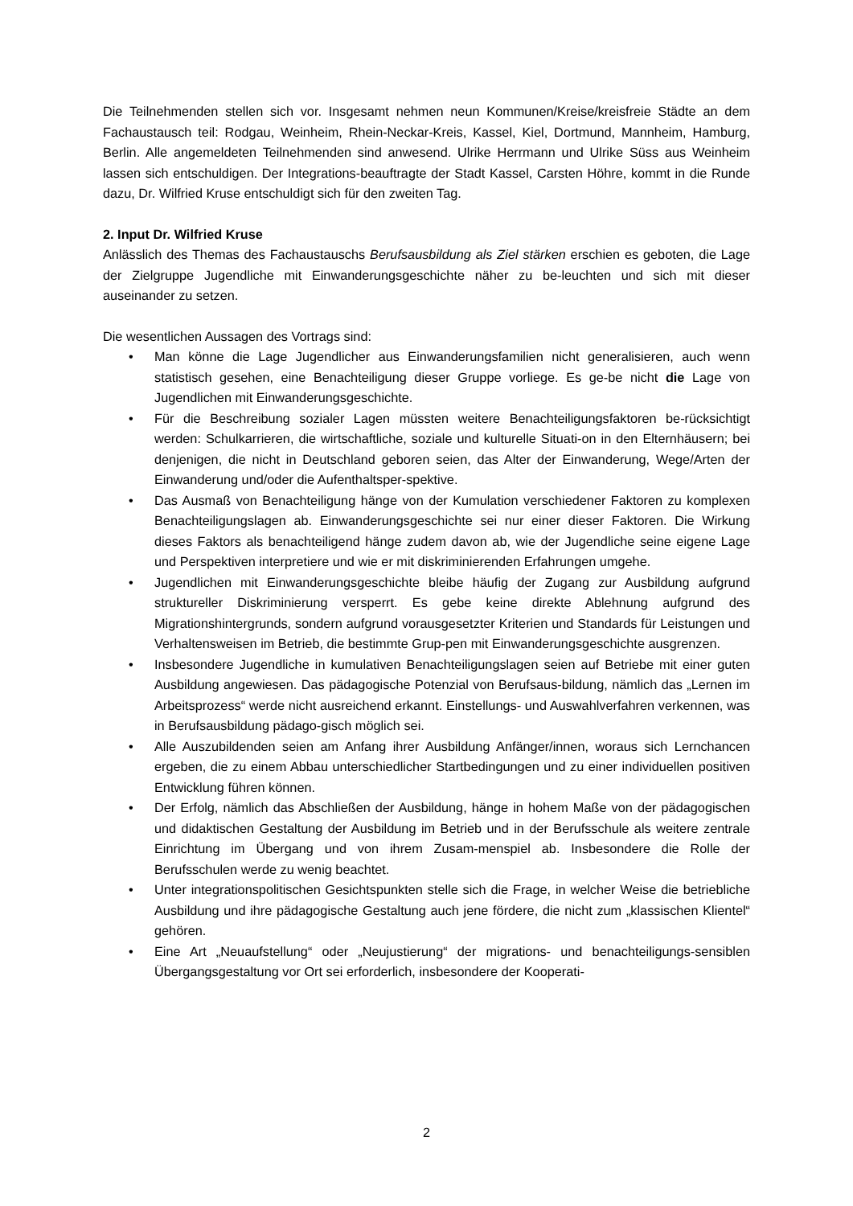Die Teilnehmenden stellen sich vor. Insgesamt nehmen neun Kommunen/Kreise/kreisfreie Städte an dem Fachaustausch teil: Rodgau, Weinheim, Rhein-Neckar-Kreis, Kassel, Kiel, Dortmund, Mannheim, Hamburg, Berlin. Alle angemeldeten Teilnehmenden sind anwesend. Ulrike Herrmann und Ulrike Süss aus Weinheim lassen sich entschuldigen. Der Integrations-beauftragte der Stadt Kassel, Carsten Höhre, kommt in die Runde dazu, Dr. Wilfried Kruse entschuldigt sich für den zweiten Tag.
2. Input Dr. Wilfried Kruse
Anlässlich des Themas des Fachaustauschs Berufsausbildung als Ziel stärken erschien es geboten, die Lage der Zielgruppe Jugendliche mit Einwanderungsgeschichte näher zu be-leuchten und sich mit dieser auseinander zu setzen.
Die wesentlichen Aussagen des Vortrags sind:
• Man könne die Lage Jugendlicher aus Einwanderungsfamilien nicht generalisieren, auch wenn statistisch gesehen, eine Benachteiligung dieser Gruppe vorliege. Es ge-be nicht die Lage von Jugendlichen mit Einwanderungsgeschichte.
• Für die Beschreibung sozialer Lagen müssten weitere Benachteiligungsfaktoren be-rücksichtigt werden: Schulkarrieren, die wirtschaftliche, soziale und kulturelle Situati-on in den Elternhäusern; bei denjenigen, die nicht in Deutschland geboren seien, das Alter der Einwanderung, Wege/Arten der Einwanderung und/oder die Aufenthaltsper-spektive.
• Das Ausmaß von Benachteiligung hänge von der Kumulation verschiedener Faktoren zu komplexen Benachteiligungslagen ab. Einwanderungsgeschichte sei nur einer dieser Faktoren. Die Wirkung dieses Faktors als benachteiligend hänge zudem davon ab, wie der Jugendliche seine eigene Lage und Perspektiven interpretiere und wie er mit diskriminierenden Erfahrungen umgehe.
• Jugendlichen mit Einwanderungsgeschichte bleibe häufig der Zugang zur Ausbildung aufgrund struktureller Diskriminierung versperrt. Es gebe keine direkte Ablehnung aufgrund des Migrationshintergrunds, sondern aufgrund vorausgesetzter Kriterien und Standards für Leistungen und Verhaltensweisen im Betrieb, die bestimmte Grup-pen mit Einwanderungsgeschichte ausgrenzen.
• Insbesondere Jugendliche in kumulativen Benachteiligungslagen seien auf Betriebe mit einer guten Ausbildung angewiesen. Das pädagogische Potenzial von Berufsaus-bildung, nämlich das „Lernen im Arbeitsprozess“ werde nicht ausreichend erkannt. Einstellungs- und Auswahlverfahren verkennen, was in Berufsausbildung pädago-gisch möglich sei.
• Alle Auszubildenden seien am Anfang ihrer Ausbildung Anfänger/innen, woraus sich Lernchancen ergeben, die zu einem Abbau unterschiedlicher Startbedingungen und zu einer individuellen positiven Entwicklung führen können.
• Der Erfolg, nämlich das Abschließen der Ausbildung, hänge in hohem Maße von der pädagogischen und didaktischen Gestaltung der Ausbildung im Betrieb und in der Berufsschule als weitere zentrale Einrichtung im Übergang und von ihrem Zusam-menspiel ab. Insbesondere die Rolle der Berufsschulen werde zu wenig beachtet.
• Unter integrationspolitischen Gesichtspunkten stelle sich die Frage, in welcher Weise die betriebliche Ausbildung und ihre pädagogische Gestaltung auch jene fördere, die nicht zum „klassischen Klientel“ gehören.
• Eine Art „Neuaufstellung“ oder „Neujustierung“ der migrations- und benachteiligungs-sensiblen Übergangsgestaltung vor Ort sei erforderlich, insbesondere der Kooperati-
2